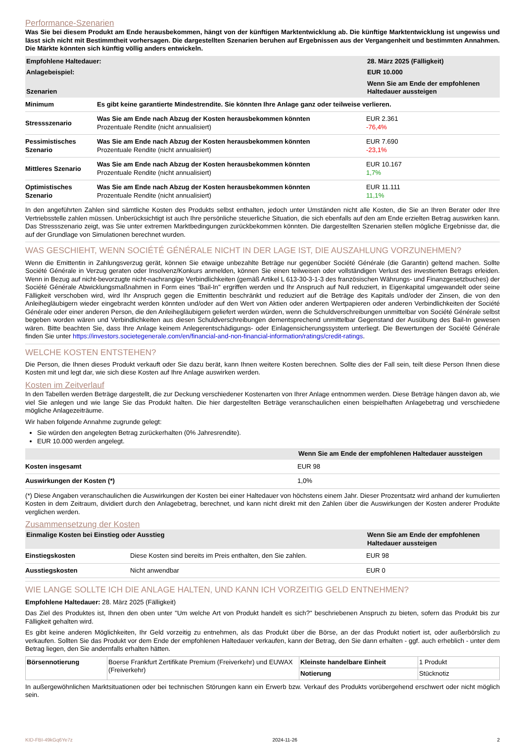Performance-Szenarien
Was Sie bei diesem Produkt am Ende herausbekommen, hängt von der künftigen Marktentwicklung ab. Die künftige Marktentwicklung ist ungewiss und lässt sich nicht mit Bestimmtheit vorhersagen. Die dargestellten Szenarien beruhen auf Ergebnissen aus der Vergangenheit und bestimmten Annahmen. Die Märkte könnten sich künftig völlig anders entwickeln.
| Empfohlene Haltedauer: | | 28. März 2025 (Fälligkeit) |
| Anlagebeispiel: | | EUR 10.000 |
| Szenarien | | Wenn Sie am Ende der empfohlenen Haltedauer aussteigen |
| Minimum | Es gibt keine garantierte Mindestrendite. Sie könnten Ihre Anlage ganz oder teilweise verlieren. | |
| Stressszenario | Was Sie am Ende nach Abzug der Kosten herausbekommen könnten Prozentuale Rendite (nicht annualisiert) | EUR 2.361 -76,4% |
| Pessimistisches Szenario | Was Sie am Ende nach Abzug der Kosten herausbekommen könnten Prozentuale Rendite (nicht annualisiert) | EUR 7.690 -23,1% |
| Mittleres Szenario | Was Sie am Ende nach Abzug der Kosten herausbekommen könnten Prozentuale Rendite (nicht annualisiert) | EUR 10.167 1,7% |
| Optimistisches Szenario | Was Sie am Ende nach Abzug der Kosten herausbekommen könnten Prozentuale Rendite (nicht annualisiert) | EUR 11.111 11,1% |
In den angeführten Zahlen sind sämtliche Kosten des Produkts selbst enthalten, jedoch unter Umständen nicht alle Kosten, die Sie an Ihren Berater oder Ihre Vertriebsstelle zahlen müssen. Unberücksichtigt ist auch Ihre persönliche steuerliche Situation, die sich ebenfalls auf den am Ende erzielten Betrag auswirken kann. Das Stressszenario zeigt, was Sie unter extremen Marktbedingungen zurückbekommen könnten. Die dargestellten Szenarien stellen mögliche Ergebnisse dar, die auf der Grundlage von Simulationen berechnet wurden.
WAS GESCHIEHT, WENN SOCIÉTÉ GÉNÉRALE NICHT IN DER LAGE IST, DIE AUSZAHLUNG VORZUNEHMEN?
Wenn die Emittentin in Zahlungsverzug gerät, können Sie etwaige unbezahlte Beträge nur gegenüber Société Générale (die Garantin) geltend machen. Sollte Société Générale in Verzug geraten oder Insolvenz/Konkurs anmelden, können Sie einen teilweisen oder vollständigen Verlust des investierten Betrags erleiden. Wenn in Bezug auf nicht-bevorzugte nicht-nachrangige Verbindlichkeiten (gemäß Artikel L 613-30-3-1-3 des französischen Währungs- und Finanzgesetzbuches) der Société Générale Abwicklungsmaßnahmen in Form eines "Bail-In" ergriffen werden und Ihr Anspruch auf Null reduziert, in Eigenkapital umgewandelt oder seine Fälligkeit verschoben wird, wird Ihr Anspruch gegen die Emittentin beschränkt und reduziert auf die Beträge des Kapitals und/oder der Zinsen, die von den Anleihegläubigern wieder eingebracht werden könnten und/oder auf den Wert von Aktien oder anderen Wertpapieren oder anderen Verbindlichkeiten der Société Générale oder einer anderen Person, die den Anleihegläubigern geliefert werden würden, wenn die Schuldverschreibungen unmittelbar von Société Générale selbst begeben worden wären und Verbindlichkeiten aus diesen Schuldverschreibungen dementsprechend unmittelbar Gegenstand der Ausübung des Bail-In gewesen wären. Bitte beachten Sie, dass Ihre Anlage keinem Anlegerentschädigungs- oder Einlagensicherungssystem unterliegt. Die Bewertungen der Société Générale finden Sie unter https://investors.societegenerale.com/en/financial-and-non-financial-information/ratings/credit-ratings.
WELCHE KOSTEN ENTSTEHEN?
Die Person, die Ihnen dieses Produkt verkauft oder Sie dazu berät, kann Ihnen weitere Kosten berechnen. Sollte dies der Fall sein, teilt diese Person Ihnen diese Kosten mit und legt dar, wie sich diese Kosten auf Ihre Anlage auswirken werden.
Kosten im Zeitverlauf
In den Tabellen werden Beträge dargestellt, die zur Deckung verschiedener Kostenarten von Ihrer Anlage entnommen werden. Diese Beträge hängen davon ab, wie viel Sie anlegen und wie lange Sie das Produkt halten. Die hier dargestellten Beträge veranschaulichen einen beispielhaften Anlagebetrag und verschiedene mögliche Anlagezeiträume.
Wir haben folgende Annahme zugrunde gelegt:
Sie würden den angelegten Betrag zurückerhalten (0% Jahresrendite).
EUR 10.000 werden angelegt.
| | Wenn Sie am Ende der empfohlenen Haltedauer aussteigen |
| Kosten insgesamt | EUR 98 |
| Auswirkungen der Kosten (*) | 1,0% |
(*) Diese Angaben veranschaulichen die Auswirkungen der Kosten bei einer Haltedauer von höchstens einem Jahr. Dieser Prozentsatz wird anhand der kumulierten Kosten in dem Zeitraum, dividiert durch den Anlagebetrag, berechnet, und kann nicht direkt mit den Zahlen über die Auswirkungen der Kosten anderer Produkte verglichen werden.
Zusammensetzung der Kosten
| Einmalige Kosten bei Einstieg oder Ausstieg | | Wenn Sie am Ende der empfohlenen Haltedauer aussteigen |
| Einstiegskosten | Diese Kosten sind bereits im Preis enthalten, den Sie zahlen. | EUR 98 |
| Ausstiegskosten | Nicht anwendbar | EUR 0 |
WIE LANGE SOLLTE ICH DIE ANLAGE HALTEN, UND KANN ICH VORZEITIG GELD ENTNEHMEN?
Empfohlene Haltedauer: 28. März 2025 (Fälligkeit)
Das Ziel des Produktes ist, Ihnen den oben unter "Um welche Art von Produkt handelt es sich?" beschriebenen Anspruch zu bieten, sofern das Produkt bis zur Fälligkeit gehalten wird.
Es gibt keine anderen Möglichkeiten, Ihr Geld vorzeitig zu entnehmen, als das Produkt über die Börse, an der das Produkt notiert ist, oder außerbörslich zu verkaufen. Sollten Sie das Produkt vor dem Ende der empfohlenen Haltedauer verkaufen, kann der Betrag, den Sie dann erhalten - ggf. auch erheblich - unter dem Betrag liegen, den Sie andernfalls erhalten hätten.
| Börsennotierung | Boerse Frankfurt Zertifikate Premium (Freiverkehr) und EUWAX (Freiverkehr) | Kleinste handelbare Einheit | 1 Produkt |
| | | Notierung | Stücknotiz |
In außergewöhnlichen Marktsituationen oder bei technischen Störungen kann ein Erwerb bzw. Verkauf des Produkts vorübergehend erschwert oder nicht möglich sein.
KID-FBI-49kGq6Ye7z 2024-11-26 2